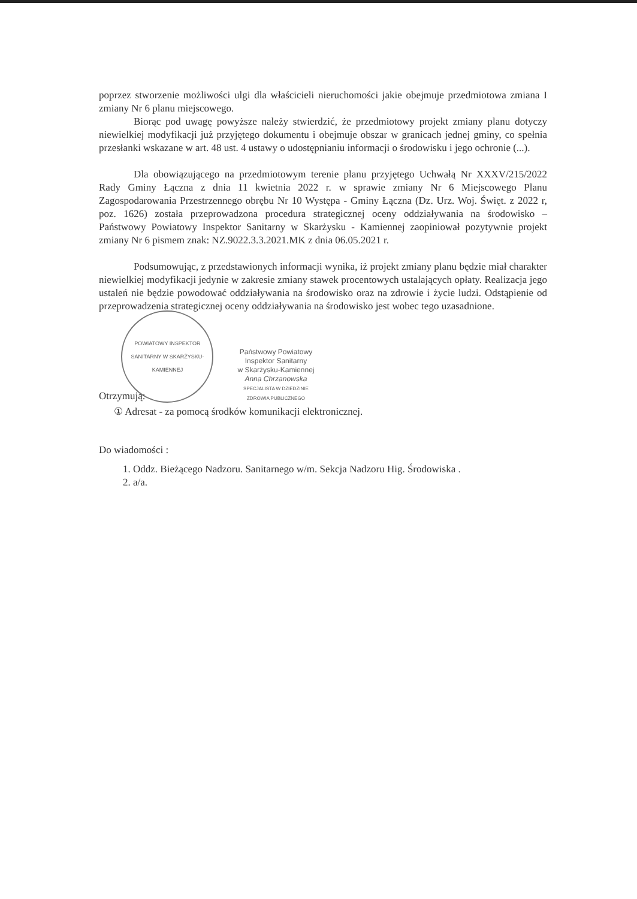poprzez stworzenie możliwości ulgi dla właścicieli nieruchomości jakie obejmuje przedmiotowa zmiana I zmiany Nr 6 planu miejscowego.
Biorąc pod uwagę powyższe należy stwierdzić, że przedmiotowy projekt zmiany planu dotyczy niewielkiej modyfikacji już przyjętego dokumentu i obejmuje obszar w granicach jednej gminy, co spełnia przesłanki wskazane w art. 48 ust. 4 ustawy o udostępnianiu informacji o środowisku i jego ochronie (...).
Dla obowiązującego na przedmiotowym terenie planu przyjętego Uchwałą Nr XXXV/215/2022 Rady Gminy Łączna z dnia 11 kwietnia 2022 r. w sprawie zmiany Nr 6 Miejscowego Planu Zagospodarowania Przestrzennego obrębu Nr 10 Występa - Gminy Łączna (Dz. Urz. Woj. Święt. z 2022 r, poz. 1626) została przeprowadzona procedura strategicznej oceny oddziaływania na środowisko – Państwowy Powiatowy Inspektor Sanitarny w Skarżysku - Kamiennej zaopiniował pozytywnie projekt zmiany Nr 6 pismem znak: NZ.9022.3.3.2021.MK z dnia 06.05.2021 r.
Podsumowując, z przedstawionych informacji wynika, iż projekt zmiany planu będzie miał charakter niewielkiej modyfikacji jedynie w zakresie zmiany stawek procentowych ustalających opłaty. Realizacja jego ustaleń nie będzie powodować oddziaływania na środowisko oraz na zdrowie i życie ludzi. Odstąpienie od przeprowadzenia strategicznej oceny oddziaływania na środowisko jest wobec tego uzasadnione.
Otrzymują:
POWIATOWY INSPEKTOR SANITARNY W SKARŻYSKU-KAMIENNEJ
Państwowy Powiatowy
Inspektor Sanitarny
w Skarżysku-Kamiennej
Anna Chrzanowska
SPECJALISTA W DZIEDZINIE
ZDROWIA PUBLICZNEGO
① Adresat - za pomocą środków komunikacji elektronicznej.
Do wiadomości :
1. Oddz. Bieżącego Nadzoru. Sanitarnego w/m. Sekcja Nadzoru Hig. Środowiska .
2. a/a.